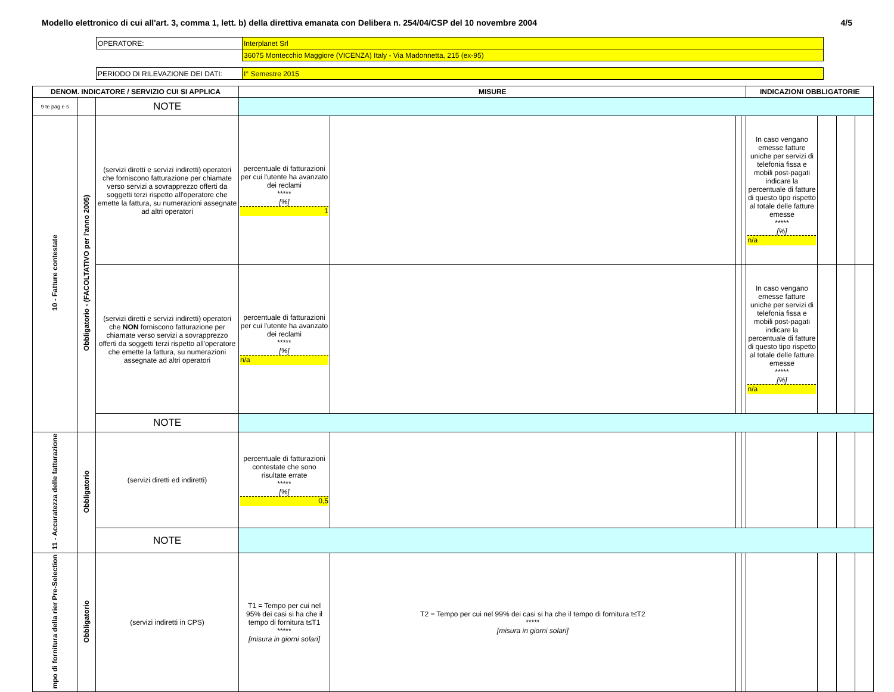Modello elettronico di cui all'art. 3, comma 1, lett. b) della direttiva emanata con Delibera n. 254/04/CSP del 10 novembre 2004 4/5
| OPERATORE: | Interplanet Srl |
| | 36075 Montecchio Maggiore (VICENZA) Italy - Via Madonnetta, 215 (ex-95) |
| PERIODO DI RILEVAZIONE DEI DATI: | I° Semestre 2015 |
| DENOM. INDICATORE / SERVIZIO CUI SI APPLICA | | | MISURE | | | | INDICAZIONI OBBLIGATORIE | | | |
| --- | --- | --- | --- | --- | --- | --- | --- | --- | --- | --- |
| 9 te pag e s | | NOTE | | | | | | | | |
| 10 - Fatture contestate | Obbligatorio - (FACOLTATIVO per l'anno 2005) | (servizi diretti e servizi indiretti) operatori che forniscono fatturazione per chiamate verso servizi a sovrapprezzo offerti da soggetti terzi rispetto all'operatore che emette la fattura, su numerazioni assegnate ad altri operatori | percentuale di fatturazioni per cui l'utente ha avanzato dei reclami ***** [%] 1 | | | | In caso vengano emesse fatture uniche per servizi di telefonia fissa e mobili post-pagati indicare la percentuale di fatture di questo tipo rispetto al totale delle fatture emesse ***** [%] n/a | | | |
| | | (servizi diretti e servizi indiretti) operatori che NON forniscono fatturazione per chiamate verso servizi a sovrapprezzo offerti da soggetti terzi rispetto all'operatore che emette la fattura, su numerazioni assegnate ad altri operatori | percentuale di fatturazioni per cui l'utente ha avanzato dei reclami ***** [%] n/a | | | | In caso vengano emesse fatture uniche per servizi di telefonia fissa e mobili post-pagati indicare la percentuale di fatture di questo tipo rispetto al totale delle fatture emesse ***** [%] n/a | | | |
| | | NOTE | | | | | | | | |
| 11 - Accuratezza delle fatturazione | Obbligatorio | (servizi diretti ed indiretti) | percentuale di fatturazioni contestate che sono risultate errate ***** [%] 0,5 | | | | | | | |
| | | NOTE | | | | | | | | |
| mpo di fornitura della rier Pre-Selection | Obbligatorio | (servizi indiretti in CPS) | T1 = Tempo per cui nel 95% dei casi si ha che il tempo di fornitura t≤T1 ***** [misura in giorni solari] | T2 = Tempo per cui nel 99% dei casi si ha che il tempo di fornitura t≤T2 ***** [misura in giorni solari] | | | | | | |